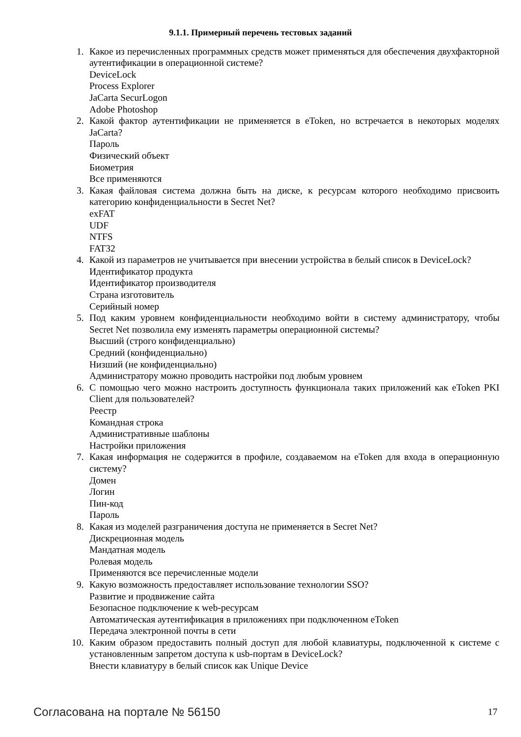9.1.1. Примерный перечень тестовых заданий
1. Какое из перечисленных программных средств может применяться для обеспечения двухфакторной аутентификации в операционной системе?
DeviceLock
Process Explorer
JaCarta SecurLogon
Adobe Photoshop
2. Какой фактор аутентификации не применяется в eToken, но встречается в некоторых моделях JaCarta?
Пароль
Физический объект
Биометрия
Все применяются
3. Какая файловая система должна быть на диске, к ресурсам которого необходимо присвоить категорию конфиденциальности в Secret Net?
exFAT
UDF
NTFS
FAT32
4. Какой из параметров не учитывается при внесении устройства в белый список в DeviceLock?
Идентификатор продукта
Идентификатор производителя
Страна изготовитель
Серийный номер
5. Под каким уровнем конфиденциальности необходимо войти в систему администратору, чтобы Secret Net позволила ему изменять параметры операционной системы?
Высший (строго конфиденциально)
Средний (конфиденциально)
Низший (не конфиденциально)
Администратору можно проводить настройки под любым уровнем
6. С помощью чего можно настроить доступность функционала таких приложений как eToken PKI Client для пользователей?
Реестр
Командная строка
Административные шаблоны
Настройки приложения
7. Какая информация не содержится в профиле, создаваемом на eToken для входа в операционную систему?
Домен
Логин
Пин-код
Пароль
8. Какая из моделей разграничения доступа не применяется в Secret Net?
Дискреционная модель
Мандатная модель
Ролевая модель
Применяются все перечисленные модели
9. Какую возможность предоставляет использование технологии SSO?
Развитие и продвижение сайта
Безопасное подключение к web-ресурсам
Автоматическая аутентификация в приложениях при подключенном eToken
Передача электронной почты в сети
10. Каким образом предоставить полный доступ для любой клавиатуры, подключенной к системе с установленным запретом доступа к usb-портам в DeviceLock?
Внести клавиатуру в белый список как Unique Device
Согласована на портале № 56150 17